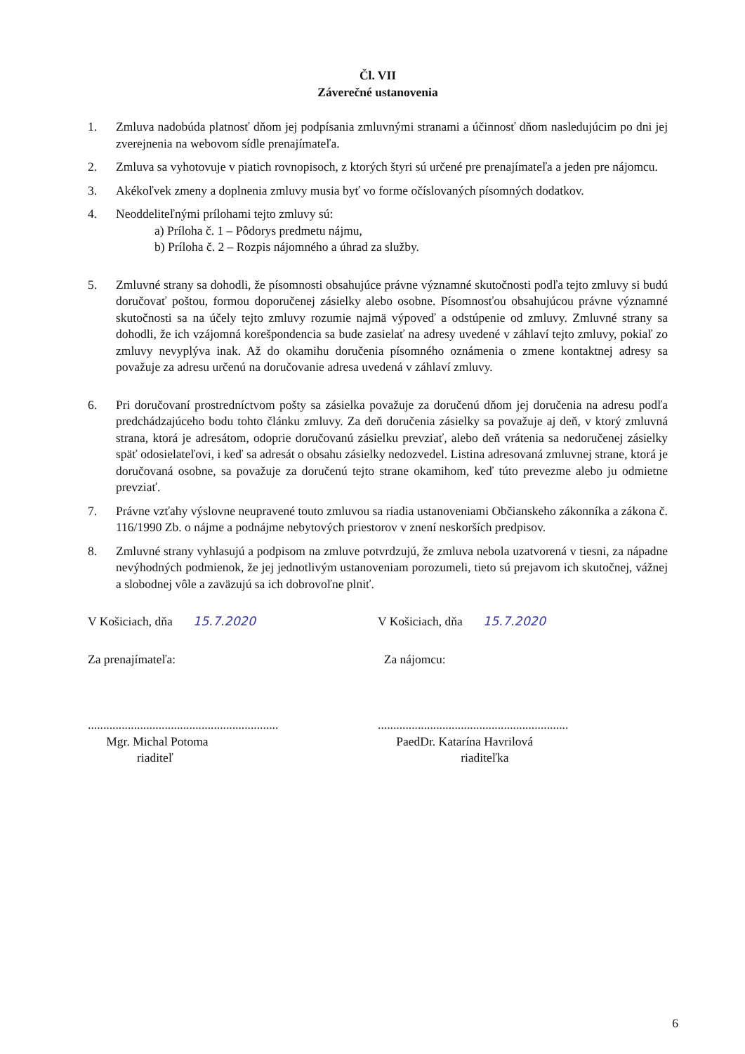Čl. VII
Záverečné ustanovenia
1. Zmluva nadobúda platnosť dňom jej podpísania zmluvnými stranami a účinnosť dňom nasledujúcim po dni jej zverejnenia na webovom sídle prenajímateľa.
2. Zmluva sa vyhotovuje v piatich rovnopisoch, z ktorých štyri sú určené pre prenajímateľa a jeden pre nájomcu.
3. Akékoľvek zmeny a doplnenia zmluvy musia byť vo forme očíslovaných písomných dodatkov.
4. Neoddeliteľnými prílohami tejto zmluvy sú:
a) Príloha č. 1 – Pôdorys predmetu nájmu,
b) Príloha č. 2 – Rozpis nájomného a úhrad za služby.
5. Zmluvné strany sa dohodli, že písomnosti obsahujúce právne významné skutočnosti podľa tejto zmluvy si budú doručovať poštou, formou doporučenej zásielky alebo osobne. Písomnosťou obsahujúcou právne významné skutočnosti sa na účely tejto zmluvy rozumie najmä výpoveď a odstúpenie od zmluvy. Zmluvné strany sa dohodli, že ich vzájomná korešpondencia sa bude zasielať na adresy uvedené v záhlaví tejto zmluvy, pokiaľ zo zmluvy nevyplýva inak. Až do okamihu doručenia písomného oznámenia o zmene kontaktnej adresy sa považuje za adresu určenú na doručovanie adresa uvedená v záhlaví zmluvy.
6. Pri doručovaní prostredníctvom pošty sa zásielka považuje za doručenú dňom jej doručenia na adresu podľa predchádzajúceho bodu tohto článku zmluvy. Za deň doručenia zásielky sa považuje aj deň, v ktorý zmluvná strana, ktorá je adresátom, odoprie doručovanú zásielku prevziať, alebo deň vrátenia sa nedoručenej zásielky späť odosielateľovi, i keď sa adresát o obsahu zásielky nedozvedel. Listina adresovaná zmluvnej strane, ktorá je doručovaná osobne, sa považuje za doručenú tejto strane okamihom, keď túto prevezme alebo ju odmietne prevziať.
7. Právne vzťahy výslovne neupravené touto zmluvou sa riadia ustanoveniami Občianskeho zákonníka a zákona č. 116/1990 Zb. o nájme a podnájme nebytových priestorov v znení neskorších predpisov.
8. Zmluvné strany vyhlasujú a podpisom na zmluve potvrdzujú, že zmluva nebola uzatvorená v tiesni, za nápadne nevýhodných podmienok, že jej jednotlivým ustanoveniam porozumeli, tieto sú prejavom ich skutočnej, vážnej a slobodnej vôle a zaväzujú sa ich dobrovoľne plniť.
V Košiciach, dňa 15.7.2020 V Košiciach, dňa 15.7.2020
Za prenajímateľa: Za nájomcu:
..............................................................
Mgr. Michal Potoma
riaditeľ
..............................................................
PaedDr. Katarína Havrilová
riaditeľka
6